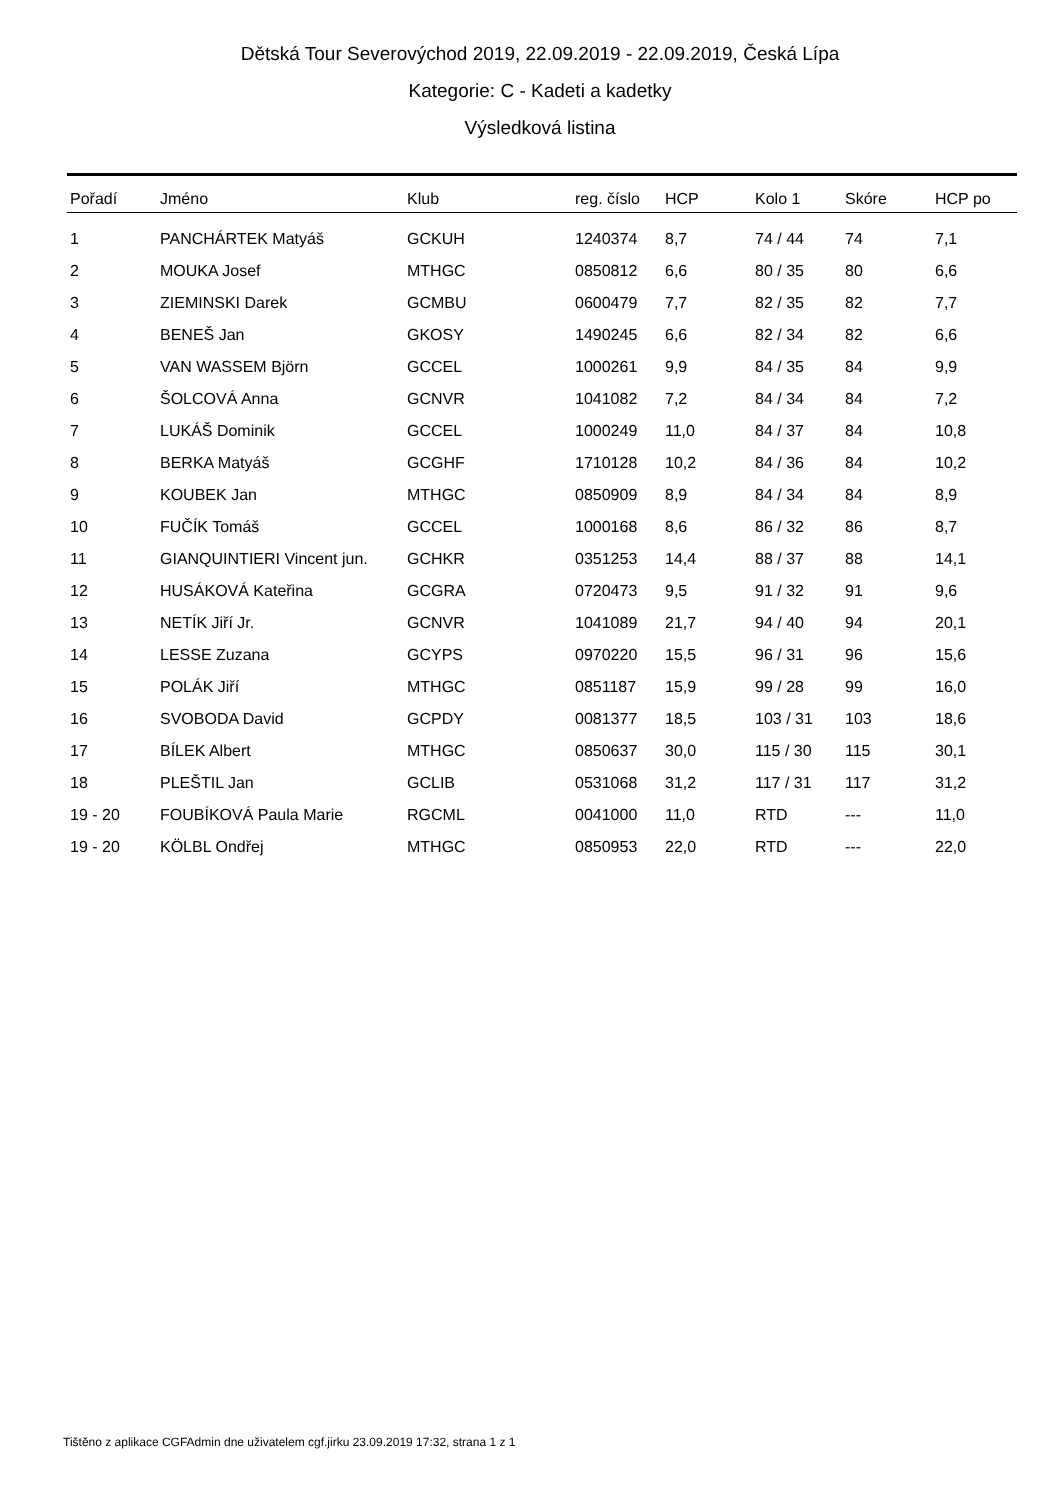Dětská Tour Severovýchod 2019, 22.09.2019 - 22.09.2019, Česká Lípa
Kategorie: C - Kadeti a kadetky
Výsledková listina
| Pořadí | Jméno | Klub | reg. číslo | HCP | Kolo 1 | Skóre | HCP po |
| --- | --- | --- | --- | --- | --- | --- | --- |
| 1 | PANCHÁRTEK Matyáš | GCKUH | 1240374 | 8,7 | 74 / 44 | 74 | 7,1 |
| 2 | MOUKA Josef | MTHGC | 0850812 | 6,6 | 80 / 35 | 80 | 6,6 |
| 3 | ZIEMINSKI Darek | GCMBU | 0600479 | 7,7 | 82 / 35 | 82 | 7,7 |
| 4 | BENEŠ Jan | GKOSY | 1490245 | 6,6 | 82 / 34 | 82 | 6,6 |
| 5 | VAN WASSEM Björn | GCCEL | 1000261 | 9,9 | 84 / 35 | 84 | 9,9 |
| 6 | ŠOLCOVÁ Anna | GCNVR | 1041082 | 7,2 | 84 / 34 | 84 | 7,2 |
| 7 | LUKÁŠ Dominik | GCCEL | 1000249 | 11,0 | 84 / 37 | 84 | 10,8 |
| 8 | BERKA Matyáš | GCGHF | 1710128 | 10,2 | 84 / 36 | 84 | 10,2 |
| 9 | KOUBEK Jan | MTHGC | 0850909 | 8,9 | 84 / 34 | 84 | 8,9 |
| 10 | FUČÍK Tomáš | GCCEL | 1000168 | 8,6 | 86 / 32 | 86 | 8,7 |
| 11 | GIANQUINTIERI Vincent jun. | GCHKR | 0351253 | 14,4 | 88 / 37 | 88 | 14,1 |
| 12 | HUSÁKOVÁ Kateřina | GCGRA | 0720473 | 9,5 | 91 / 32 | 91 | 9,6 |
| 13 | NETÍK Jiří Jr. | GCNVR | 1041089 | 21,7 | 94 / 40 | 94 | 20,1 |
| 14 | LESSE Zuzana | GCYPS | 0970220 | 15,5 | 96 / 31 | 96 | 15,6 |
| 15 | POLÁK Jiří | MTHGC | 0851187 | 15,9 | 99 / 28 | 99 | 16,0 |
| 16 | SVOBODA David | GCPDY | 0081377 | 18,5 | 103 / 31 | 103 | 18,6 |
| 17 | BÍLEK Albert | MTHGC | 0850637 | 30,0 | 115 / 30 | 115 | 30,1 |
| 18 | PLEŠTIL Jan | GCLIB | 0531068 | 31,2 | 117 / 31 | 117 | 31,2 |
| 19 - 20 | FOUBÍKOVÁ Paula Marie | RGCML | 0041000 | 11,0 | RTD | --- | 11,0 |
| 19 - 20 | KÖLBL Ondřej | MTHGC | 0850953 | 22,0 | RTD | --- | 22,0 |
Tištěno z aplikace CGFAdmin dne uživatelem cgf.jirku 23.09.2019 17:32, strana 1 z 1